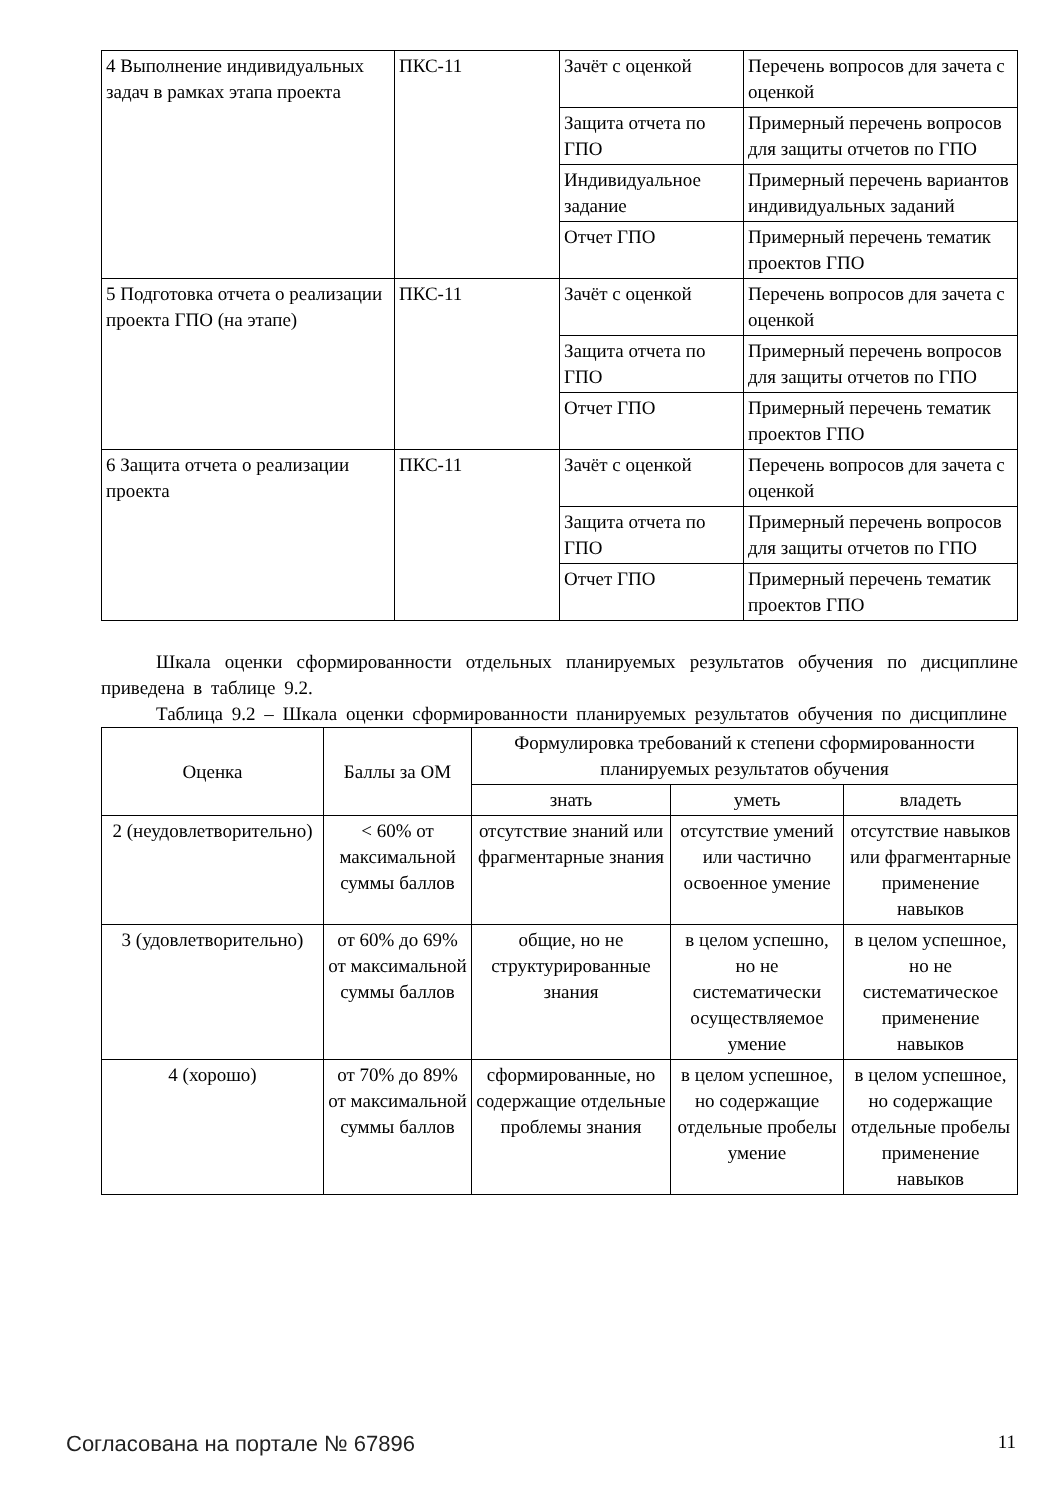| 4 Выполнение индивидуальных задач в рамках этапа проекта | ПКС-11 | Зачёт с оценкой | Перечень вопросов для зачета с оценкой |
| | | Защита отчета по ГПО | Примерный перечень вопросов для защиты отчетов по ГПО |
| | | Индивидуальное задание | Примерный перечень вариантов индивидуальных заданий |
| | | Отчет ГПО | Примерный перечень тематик проектов ГПО |
| 5 Подготовка отчета о реализации проекта ГПО (на этапе) | ПКС-11 | Зачёт с оценкой | Перечень вопросов для зачета с оценкой |
| | | Защита отчета по ГПО | Примерный перечень вопросов для защиты отчетов по ГПО |
| | | Отчет ГПО | Примерный перечень тематик проектов ГПО |
| 6 Защита отчета о реализации проекта | ПКС-11 | Зачёт с оценкой | Перечень вопросов для зачета с оценкой |
| | | Защита отчета по ГПО | Примерный перечень вопросов для защиты отчетов по ГПО |
| | | Отчет ГПО | Примерный перечень тематик проектов ГПО |
Шкала оценки сформированности отдельных планируемых результатов обучения по дисциплине приведена в таблице 9.2.
Таблица 9.2 – Шкала оценки сформированности планируемых результатов обучения по дисциплине
| Оценка | Баллы за ОМ | Формулировка требований к степени сформированности планируемых результатов обучения | | |
| --- | --- | --- | --- | --- |
| | | знать | уметь | владеть |
| 2 (неудовлетворительно) | < 60% от максимальной суммы баллов | отсутствие знаний или фрагментарные знания | отсутствие умений или частично освоенное умение | отсутствие навыков или фрагментарные применение навыков |
| 3 (удовлетворительно) | от 60% до 69% от максимальной суммы баллов | общие, но не структурированные знания | в целом успешно, но не систематически осуществляемое умение | в целом успешное, но не систематическое применение навыков |
| 4 (хорошо) | от 70% до 89% от максимальной суммы баллов | сформированные, но содержащие отдельные проблемы знания | в целом успешное, но содержащие отдельные пробелы умение | в целом успешное, но содержащие отдельные пробелы применение навыков |
Согласована на портале № 67896 11